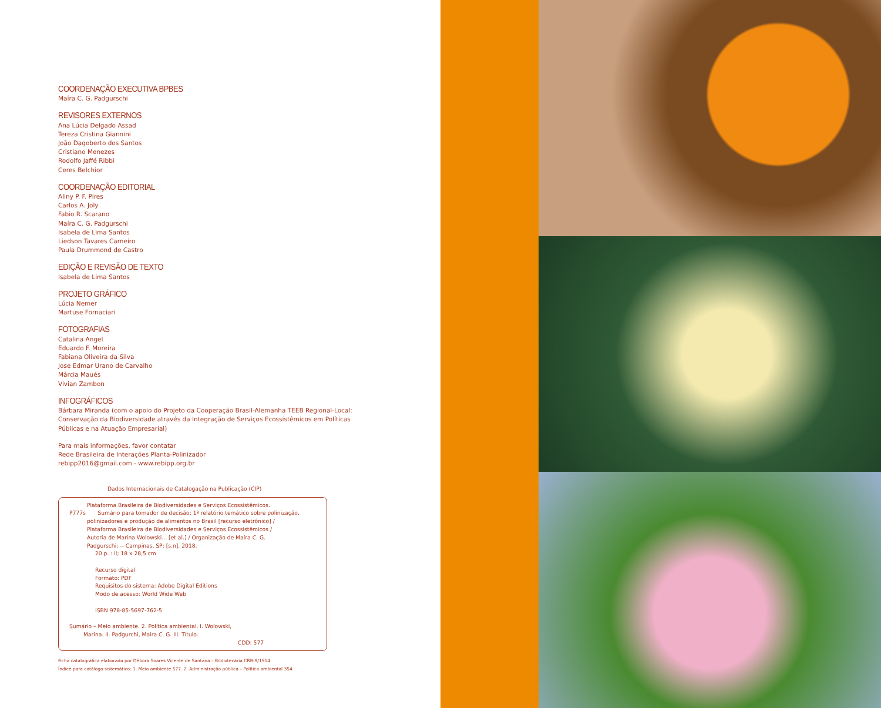COORDENAÇÃO EXECUTIVA BPBES
Maíra C. G. Padgurschi
REVISORES EXTERNOS
Ana Lúcia Delgado Assad
Tereza Cristina Giannini
João Dagoberto dos Santos
Cristiano Menezes
Rodolfo Jaffé Ribbi
Ceres Belchior
COORDENAÇÃO EDITORIAL
Aliny P. F. Pires
Carlos A. Joly
Fabio R. Scarano
Maíra C. G. Padgurschi
Isabela de Lima Santos
Liedson Tavares Carneiro
Paula Drummond de Castro
EDIÇÃO E REVISÃO DE TEXTO
Isabela de Lima Santos
PROJETO GRÁFICO
Lúcia Nemer
Martuse Fornaciari
FOTOGRAFIAS
Catalina Angel
Eduardo F. Moreira
Fabiana Oliveira da Silva
Jose Edmar Urano de Carvalho
Márcia Maués
Vivian Zambon
INFOGRÁFICOS
Bárbara Miranda (com o apoio do Projeto da Cooperação Brasil-Alemanha TEEB Regional-Local:
Conservação da Biodiversidade através da Integração de Serviços Ecossistêmicos em Políticas
Públicas e na Atuação Empresarial)
Para mais informações, favor contatar
Rede Brasileira de Interações Planta-Polinizador
rebipp2016@gmail.com - www.rebipp.org.br
Dados Internacionais de Catalogação na Publicação (CIP)
Plataforma Brasileira de Biodiversidades e Serviços Ecossistêmicos.
P777s Sumário para tomador de decisão: 1º relatório temático sobre polinização,
polinizadores e produção de alimentos no Brasil [recurso eletrônico] /
Plataforma Brasileira de Biodiversidades e Serviços Ecossistêmicos /
Autoria de Marina Wolowski... [et al.] / Organização de Maíra C. G.
Padgurschi; -- Campinas, SP: [s.n], 2018.
20 p. : il; 18 x 28,5 cm
Recurso digital
Formato: PDF
Requisitos do sistema: Adobe Digital Editions
Modo de acesso: World Wide Web
ISBN 978-85-5697-762-5
Sumário – Meio ambiente. 2. Política ambiental. I. Wolowski,
Marina. II. Padgurchi, Maíra C. G. III. Título.
CDD: 577
Ficha catalográfica elaborada por Débora Soares Vicente de Santana – Bibliotecária CRB-9/1914
Índice para catálogo sistemático: 1. Meio ambiente 577. 2. Administração pública – Política ambiental 354